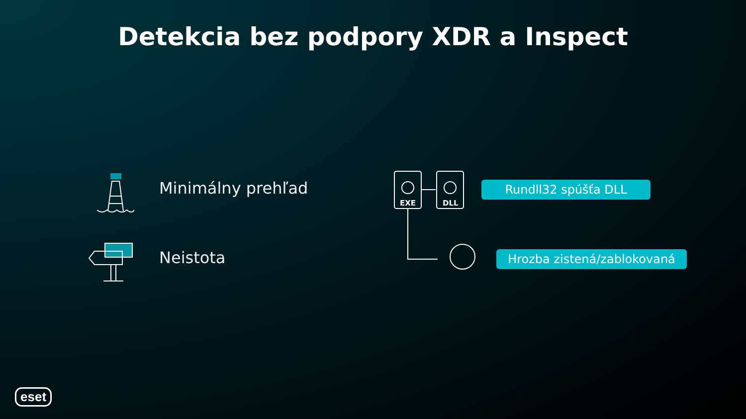Detekcia bez podpory XDR a Inspect
Minimálny prehľad
Neistota
EXE
DLL
Rundll32 spúšťa DLL
Hrozba zistená/zablokovaná
eset